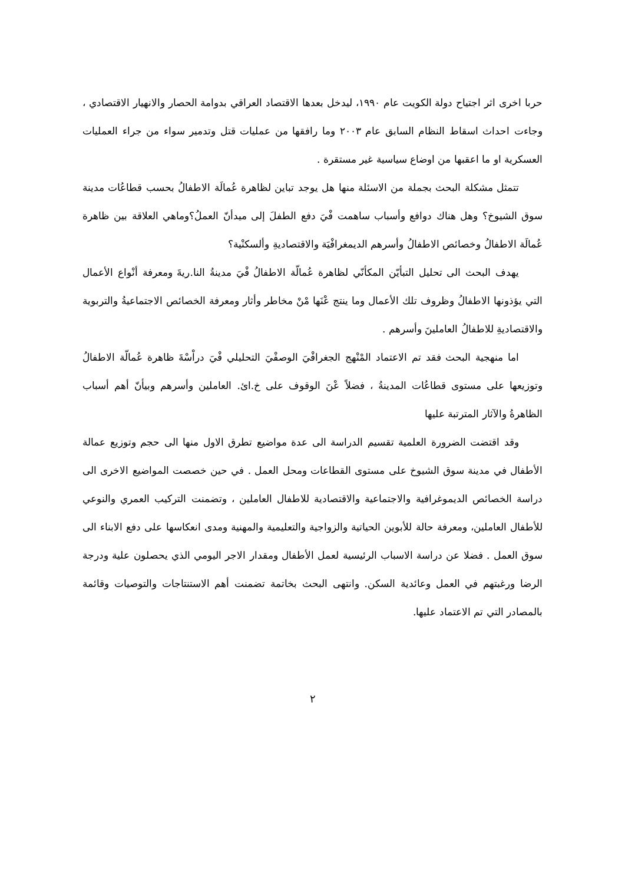حربا اخرى اثر اجتياح دولة الكويت عام ١٩٩٠، ليدخل بعدها الاقتصاد العراقي بدوامة الحصار والانهيار الاقتصادي ، وجاءت احداث اسقاط النظام السابق عام ٢٠٠٣ وما رافقها من عمليات قتل وتدمير سواء من جراء العمليات العسكرية او ما اعقبها من اوضاع سياسية غير مستقرة .
تتمثل مشكلة البحث بجملة من الاسئلة منها هل يوجد تباين لظاهرة عُمالَة الاطفالُ بحسب قطاعُات مدينة سوق الشيوخ؟ وهل هناك دوافع وأسباب ساهمت فْيَ دفع الطفلَ إلى ميدأنّ العملُ؟وماهي العلاقة بين ظاهرة عُمالَة الاطفالُ وخصائص الاطفالُ وأسرهم الديمغرافْيَة والاقتصاديةِ وألسكنْية؟
يهدف البحث الى تحليل التبأيّن المكأنّي لظاهرة عُمالّة الاطفالُ فْيَ مدينةُ النا.ريةَ ومعرفة أنْواع الأعمال التي يؤذونها الاطفالُ وظروف تلك الأعمال وما ينتج عْنَها مْنْ مخاطر وأثار ومعرفة الخصائص الاجتماعيةُ والتربوية والاقتصاديةِ للاطفالُ العاملينَ وأسرهم .
اما منهجية البحث فقد تم الاعتماد المْنْهج الجغرافْيَ الوصفْيَ التحليلي فْيَ دراْسْةَ ظاهرة عُمالّة الاطفالُ وتوزيعها على مستوى قطاعُات المدينةُ ، فضلاً عْنَ الوقوف على خ.ائ. العاملين وأسرهم وبيأنّ أهم أسباب الظاهرةُ والآثار المترتبة عليها
وقد اقتضت الضرورة العلمية تقسيم الدراسة الى عدة مواضيع تطرق الاول منها الى حجم وتوزيع عمالة الأطفال في مدينة سوق الشيوخ على مستوى القطاعات ومحل العمل . في حين خصصت المواضيع الاخرى الى دراسة الخصائص الديموغرافية والاجتماعية والاقتصادية للاطفال العاملين ، وتضمنت التركيب العمري والنوعي للأطفال العاملين، ومعرفة حالة للأبوين الحياتية والزواجية والتعليمية والمهنية ومدى انعكاسها على دفع الابناء الى سوق العمل . فضلا عن دراسة الاسباب الرئيسية لعمل الأطفال ومقدار الاجر اليومي الذي يحصلون علية ودرجة الرضا ورغبتهم في العمل وعائدية السكن. وانتهى البحث بخاتمة تضمنت أهم الاستنتاجات والتوصيات وقائمة بالمصادر التي تم الاعتماد عليها.
٢